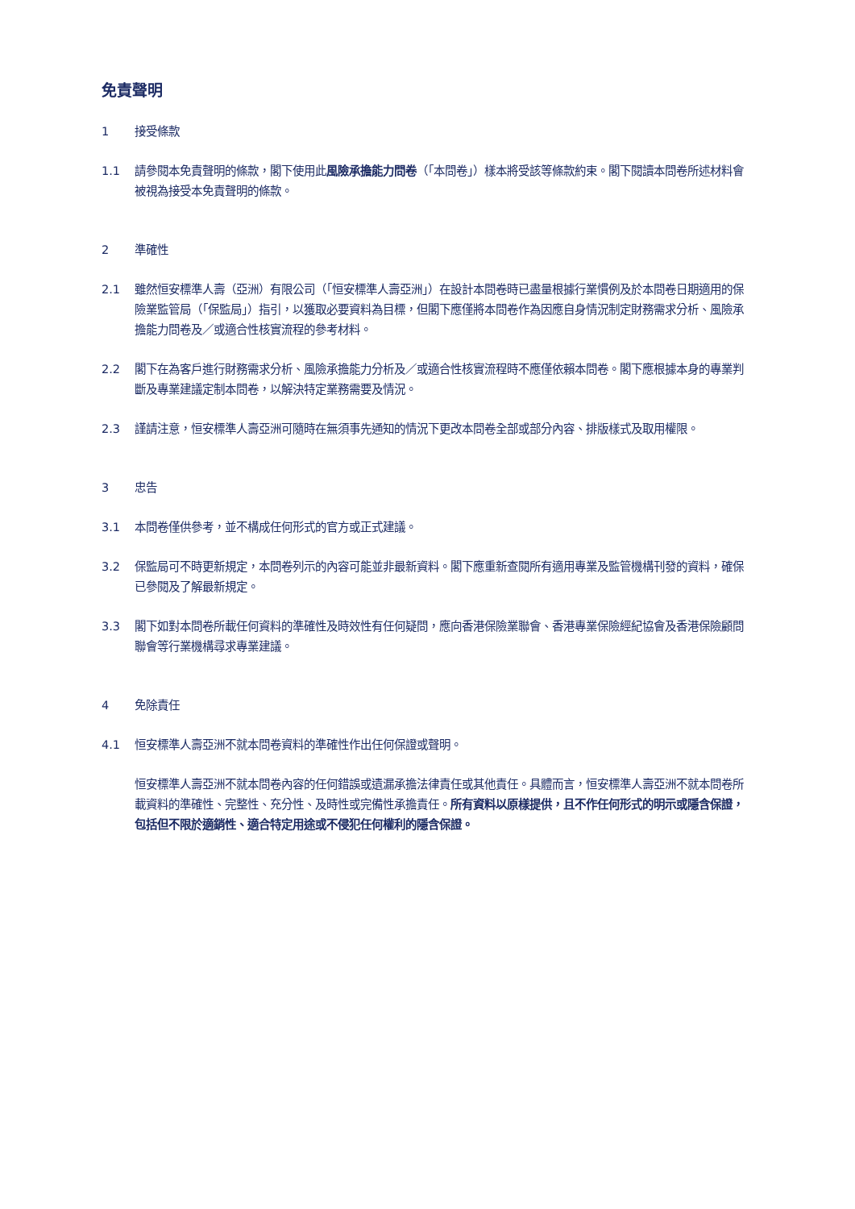免責聲明
1 接受條款
1.1 請參閱本免責聲明的條款，閣下使用此風險承擔能力問卷（「本問卷」）樣本將受該等條款約束。閣下閱讀本問卷所述材料會被視為接受本免責聲明的條款。
2 準確性
2.1 雖然恒安標準人壽（亞洲）有限公司（「恒安標準人壽亞洲」）在設計本問卷時已盡量根據行業慣例及於本問卷日期適用的保險業監管局（「保監局」）指引，以獲取必要資料為目標，但閣下應僅將本問卷作為因應自身情況制定財務需求分析、風險承擔能力問卷及／或適合性核實流程的參考材料。
2.2 閣下在為客戶進行財務需求分析、風險承擔能力分析及／或適合性核實流程時不應僅依賴本問卷。閣下應根據本身的專業判斷及專業建議定制本問卷，以解決特定業務需要及情況。
2.3 謹請注意，恒安標準人壽亞洲可隨時在無須事先通知的情況下更改本問卷全部或部分內容、排版樣式及取用權限。
3 忠告
3.1 本問卷僅供參考，並不構成任何形式的官方或正式建議。
3.2 保監局可不時更新規定，本問卷列示的內容可能並非最新資料。閣下應重新查閱所有適用專業及監管機構刊發的資料，確保已參閱及了解最新規定。
3.3 閣下如對本問卷所載任何資料的準確性及時效性有任何疑問，應向香港保險業聯會、香港專業保險經紀協會及香港保險顧問聯會等行業機構尋求專業建議。
4 免除責任
4.1 恒安標準人壽亞洲不就本問卷資料的準確性作出任何保證或聲明。
恒安標準人壽亞洲不就本問卷內容的任何錯誤或遺漏承擔法律責任或其他責任。具體而言，恒安標準人壽亞洲不就本問卷所載資料的準確性、完整性、充分性、及時性或完備性承擔責任。所有資料以原樣提供，且不作任何形式的明示或隱含保證，包括但不限於適銷性、適合特定用途或不侵犯任何權利的隱含保證。